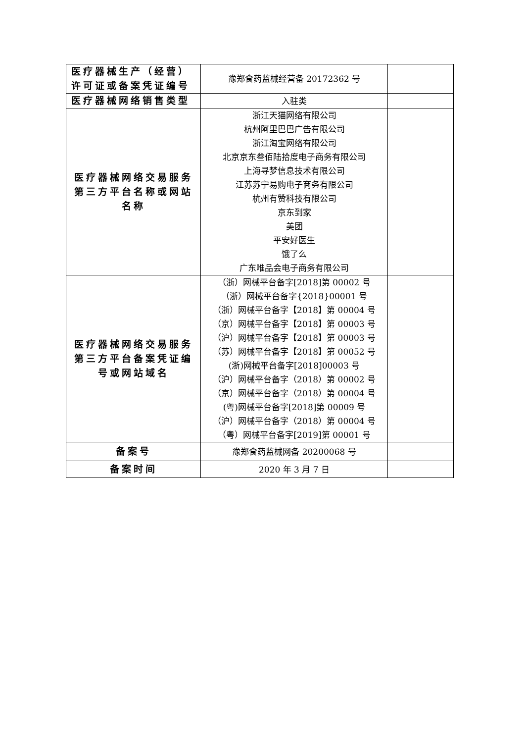| 医疗器械生产（经营）许可证或备案凭证编号 | 豫郑食药监械经营备 20172362 号 | |
| 医疗器械网络销售类型 | 入驻类 | |
| 医疗器械网络交易服务第三方平台名称或网站名称 | 浙江天猫网络有限公司 杭州阿里巴巴广告有限公司 浙江淘宝网络有限公司 北京京东叁佰陆拾度电子商务有限公司 上海寻梦信息技术有限公司 江苏苏宁易购电子商务有限公司 杭州有赞科技有限公司 京东到家 美团 平安好医生 饿了么 广东唯品会电子商务有限公司 | |
| 医疗器械网络交易服务第三方平台备案凭证编号或网站域名 | （浙）网械平台备字[2018]第 00002 号 （浙）网械平台备字{2018}00001 号 （浙）网械平台备字【2018】第 00004 号 （京）网械平台备字【2018】第 00003 号 （沪）网械平台备字【2018】第 00003 号 （苏）网械平台备字【2018】第 00052 号 (浙)网械平台备字[2018]00003 号 （沪）网械平台备字（2018）第 00002 号 （京）网械平台备字（2018）第 00004 号 (粤)网械平台备字[2018]第 00009 号 （沪）网械平台备字（2018）第 00004 号 （粤）网械平台备字[2019]第 00001 号 | |
| 备案号 | 豫郑食药监械网备 20200068 号 | |
| 备案时间 | 2020 年 3 月 7 日 | |